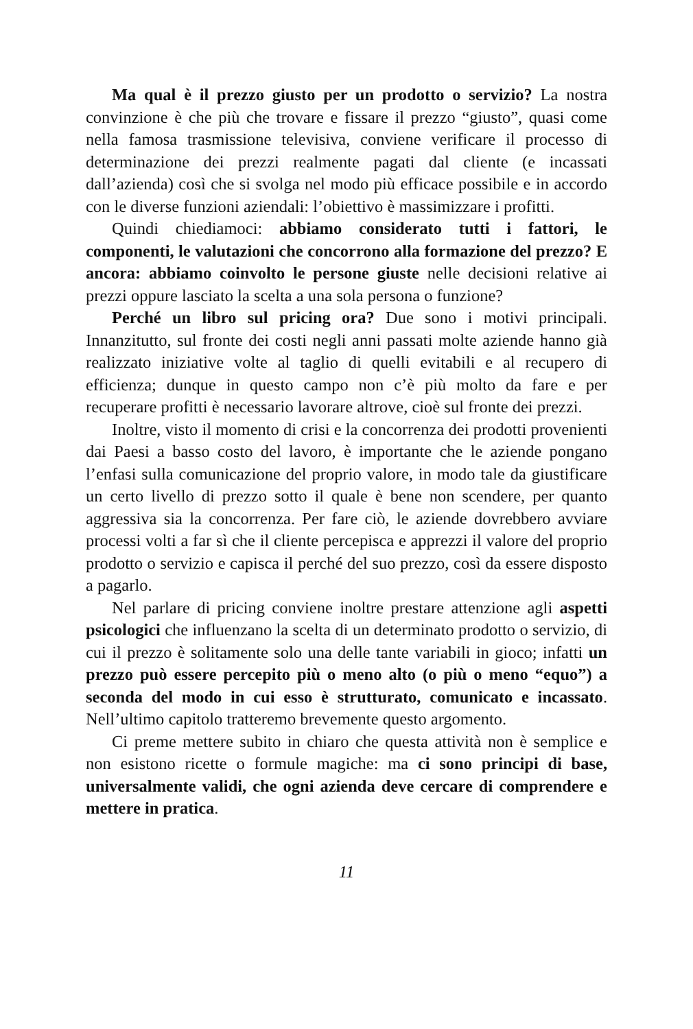Ma qual è il prezzo giusto per un prodotto o servizio? La nostra convinzione è che più che trovare e fissare il prezzo “giusto”, quasi come nella famosa trasmissione televisiva, conviene verificare il processo di determinazione dei prezzi realmente pagati dal cliente (e incassati dall’azienda) così che si svolga nel modo più efficace possibile e in accordo con le diverse funzioni aziendali: l’obiettivo è massimizzare i profitti.
Quindi chiediamoci: abbiamo considerato tutti i fattori, le componenti, le valutazioni che concorrono alla formazione del prezzo? E ancora: abbiamo coinvolto le persone giuste nelle decisioni relative ai prezzi oppure lasciato la scelta a una sola persona o funzione?
Perché un libro sul pricing ora? Due sono i motivi principali. Innanzitutto, sul fronte dei costi negli anni passati molte aziende hanno già realizzato iniziative volte al taglio di quelli evitabili e al recupero di efficienza; dunque in questo campo non c’è più molto da fare e per recuperare profitti è necessario lavorare altrove, cioè sul fronte dei prezzi.
Inoltre, visto il momento di crisi e la concorrenza dei prodotti provenienti dai Paesi a basso costo del lavoro, è importante che le aziende pongano l’enfasi sulla comunicazione del proprio valore, in modo tale da giustificare un certo livello di prezzo sotto il quale è bene non scendere, per quanto aggressiva sia la concorrenza. Per fare ciò, le aziende dovrebbero avviare processi volti a far sì che il cliente percepisca e apprezzi il valore del proprio prodotto o servizio e capisca il perché del suo prezzo, così da essere disposto a pagarlo.
Nel parlare di pricing conviene inoltre prestare attenzione agli aspetti psicologici che influenzano la scelta di un determinato prodotto o servizio, di cui il prezzo è solitamente solo una delle tante variabili in gioco; infatti un prezzo può essere percepito più o meno alto (o più o meno “equo”) a seconda del modo in cui esso è strutturato, comunicato e incassato. Nell’ultimo capitolo tratteremo brevemente questo argomento.
Ci preme mettere subito in chiaro che questa attività non è semplice e non esistono ricette o formule magiche: ma ci sono principi di base, universalmente validi, che ogni azienda deve cercare di comprendere e mettere in pratica.
11